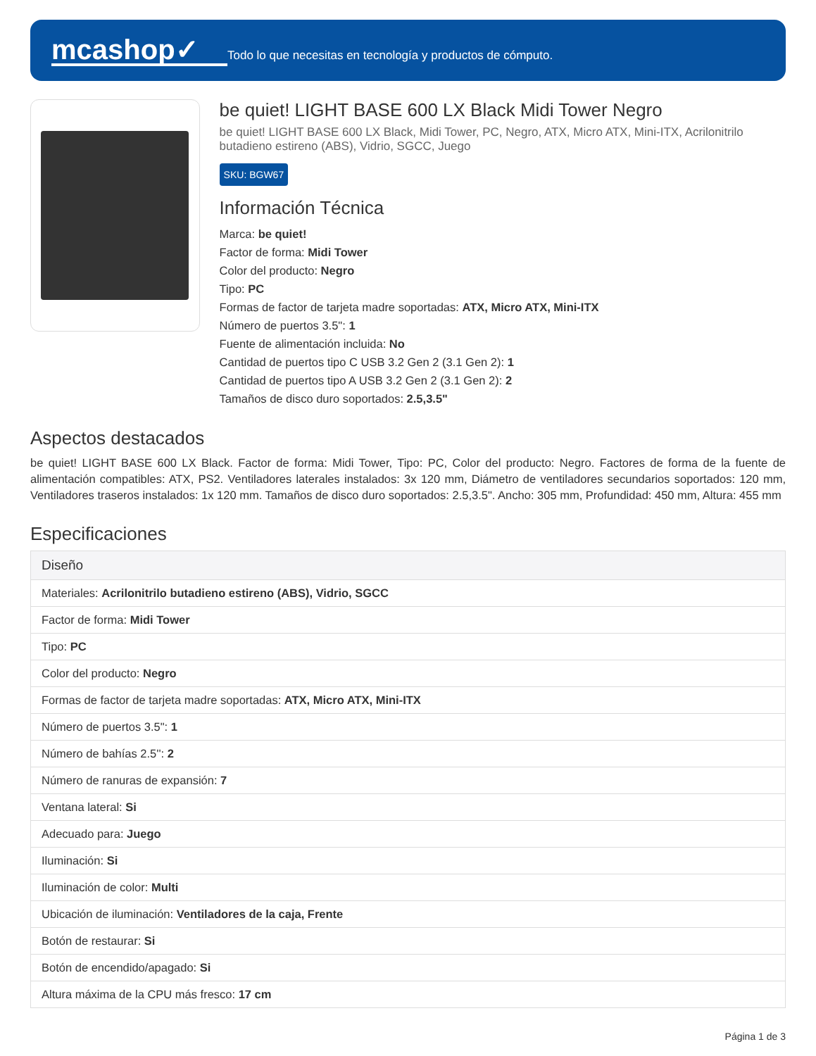mcashop✓
Todo lo que necesitas en tecnología y productos de cómputo.
be quiet! LIGHT BASE 600 LX Black Midi Tower Negro
be quiet! LIGHT BASE 600 LX Black, Midi Tower, PC, Negro, ATX, Micro ATX, Mini-ITX, Acrilonitrilo butadieno estireno (ABS), Vidrio, SGCC, Juego
SKU: BGW67
Información Técnica
Marca: be quiet!
Factor de forma: Midi Tower
Color del producto: Negro
Tipo: PC
Formas de factor de tarjeta madre soportadas: ATX, Micro ATX, Mini-ITX
Número de puertos 3.5": 1
Fuente de alimentación incluida: No
Cantidad de puertos tipo C USB 3.2 Gen 2 (3.1 Gen 2): 1
Cantidad de puertos tipo A USB 3.2 Gen 2 (3.1 Gen 2): 2
Tamaños de disco duro soportados: 2.5,3.5"
Aspectos destacados
be quiet! LIGHT BASE 600 LX Black. Factor de forma: Midi Tower, Tipo: PC, Color del producto: Negro. Factores de forma de la fuente de alimentación compatibles: ATX, PS2. Ventiladores laterales instalados: 3x 120 mm, Diámetro de ventiladores secundarios soportados: 120 mm, Ventiladores traseros instalados: 1x 120 mm. Tamaños de disco duro soportados: 2.5,3.5". Ancho: 305 mm, Profundidad: 450 mm, Altura: 455 mm
Especificaciones
| Diseño |
| --- |
| Materiales: Acrilonitrilo butadieno estireno (ABS), Vidrio, SGCC |
| Factor de forma: Midi Tower |
| Tipo: PC |
| Color del producto: Negro |
| Formas de factor de tarjeta madre soportadas: ATX, Micro ATX, Mini-ITX |
| Número de puertos 3.5": 1 |
| Número de bahías 2.5'': 2 |
| Número de ranuras de expansión: 7 |
| Ventana lateral: Si |
| Adecuado para: Juego |
| Iluminación: Si |
| Iluminación de color: Multi |
| Ubicación de iluminación: Ventiladores de la caja, Frente |
| Botón de restaurar: Si |
| Botón de encendido/apagado: Si |
| Altura máxima de la CPU más fresco: 17 cm |
Página 1 de 3